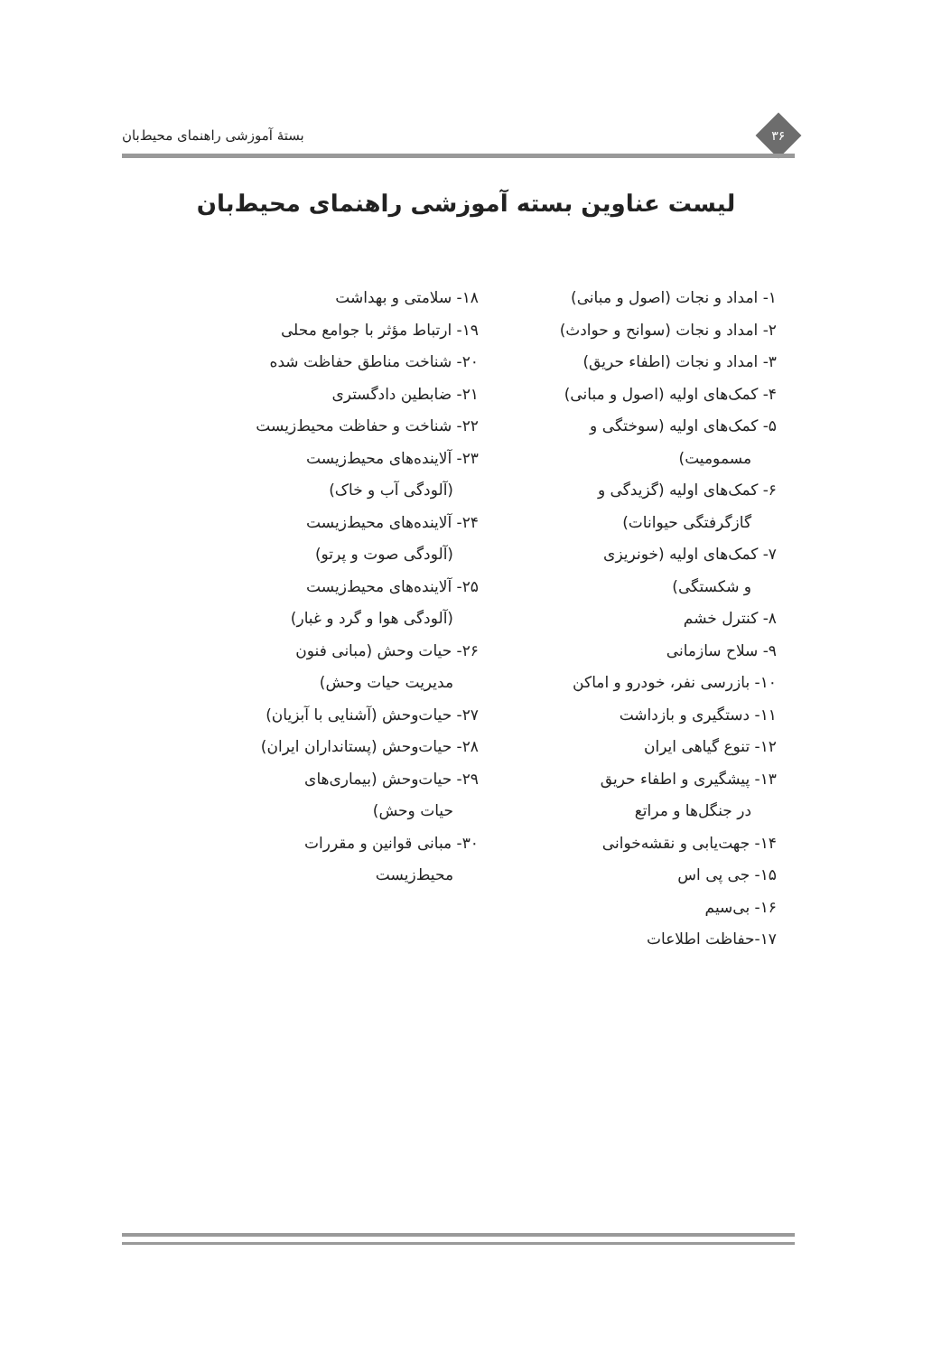۳۶
بستهٔ آموزشی راهنمای محیط‌بان
لیست عناوین بسته آموزشی راهنمای محیط‌بان
۱- امداد و نجات (اصول و مبانی)
۲- امداد و نجات (سوانح و حوادث)
۳- امداد و نجات (اطفاء حریق)
۴- کمک‌های اولیه (اصول و مبانی)
۵- کمک‌های اولیه (سوختگی و
مسمومیت)
۶- کمک‌های اولیه (گزیدگی و
گازگرفتگی حیوانات)
۷- کمک‌های اولیه (خونریزی
و شکستگی)
۸- کنترل خشم
۹- سلاح سازمانی
۱۰- بازرسی نفر، خودرو و اماکن
۱۱- دستگیری و بازداشت
۱۲- تنوع گیاهی ایران
۱۳- پیشگیری و اطفاء حریق
در جنگل‌ها و مراتع
۱۴- جهت‌یابی و نقشه‌خوانی
۱۵- جی پی اس
۱۶- بی‌سیم
۱۷-حفاظت اطلاعات
۱۸- سلامتی و بهداشت
۱۹- ارتباط مؤثر با جوامع محلی
۲۰- شناخت مناطق حفاظت شده
۲۱- ضابطین دادگستری
۲۲- شناخت و حفاظت محیط‌زیست
۲۳- آلاینده‌های محیط‌زیست
(آلودگی آب و خاک)
۲۴- آلاینده‌های محیط‌زیست
(آلودگی صوت و پرتو)
۲۵- آلاینده‌های محیط‌زیست
(آلودگی هوا و گرد و غبار)
۲۶- حیات وحش (مبانی فنون
مدیریت حیات وحش)
۲۷- حیات‌وحش (آشنایی با آبزیان)
۲۸- حیات‌وحش (پستانداران ایران)
۲۹- حیات‌وحش (بیماری‌های
حیات وحش)
۳۰- مبانی قوانین و مقررات
محیط‌زیست